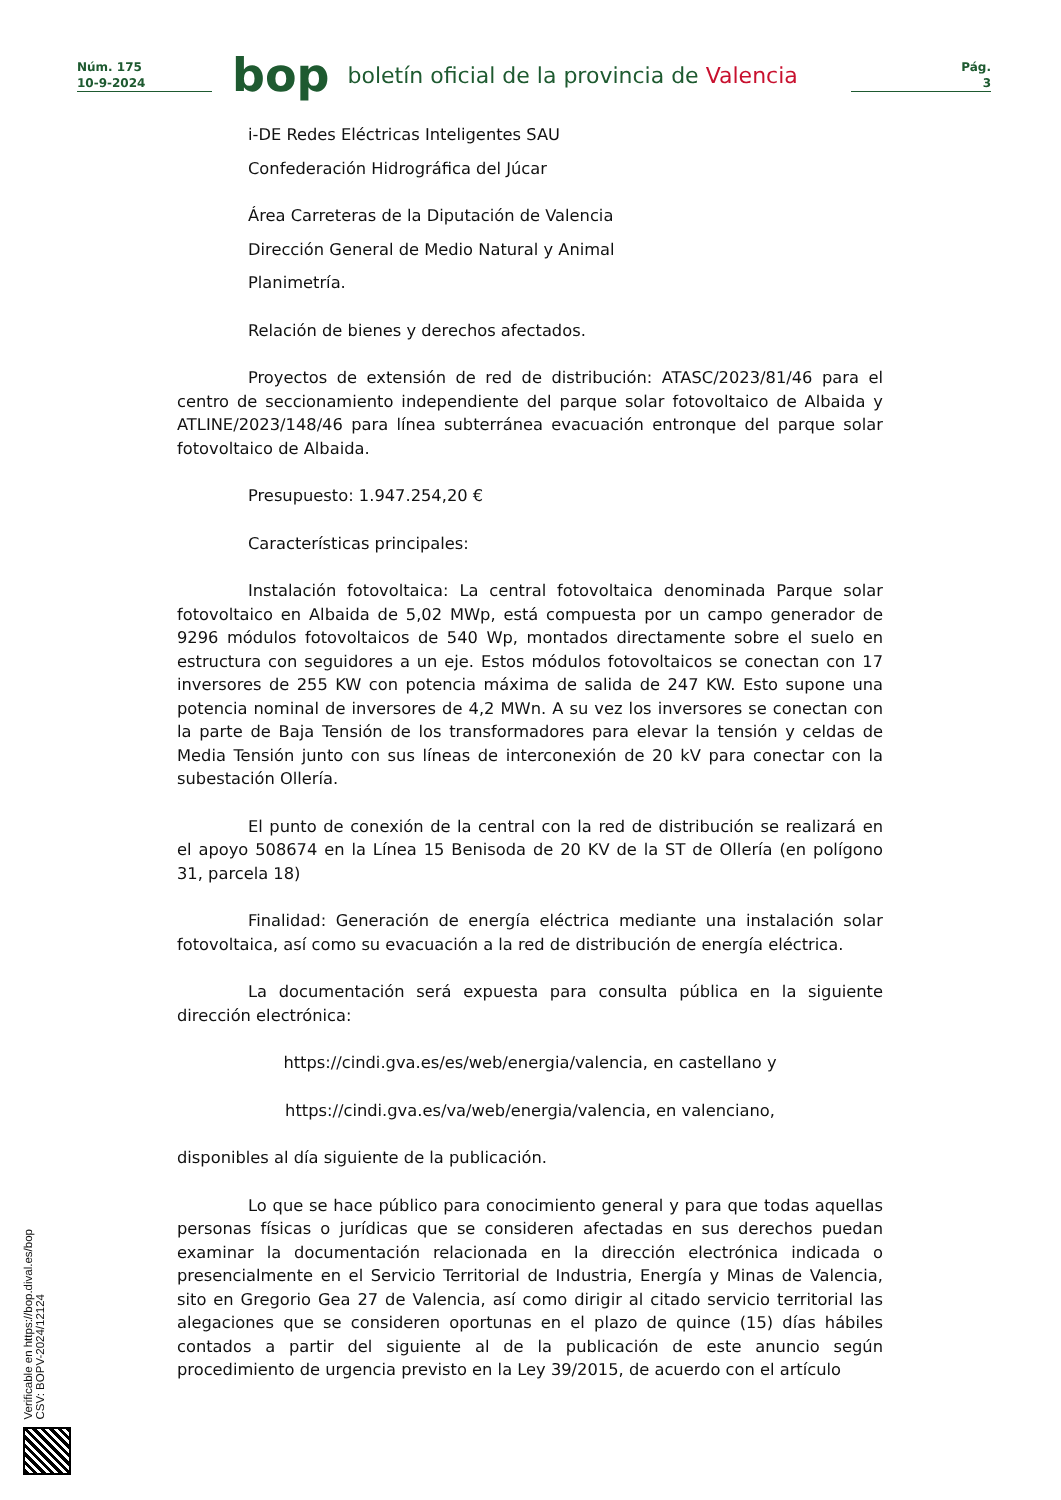Núm. 175
10-9-2024
bop
boletín oficial de la provincia de Valencia
Pág.
3
i-DE Redes Eléctricas Inteligentes SAU
Confederación Hidrográfica del Júcar
Área Carreteras de la Diputación de Valencia
Dirección General de Medio Natural y Animal
Planimetría.
Relación de bienes y derechos afectados.
Proyectos de extensión de red de distribución: ATASC/2023/81/46 para el centro de seccionamiento independiente del parque solar fotovoltaico de Albaida y ATLINE/2023/148/46 para línea subterránea evacuación entronque del parque solar fotovoltaico de Albaida.
Presupuesto: 1.947.254,20 €
Características principales:
Instalación fotovoltaica: La central fotovoltaica denominada Parque solar fotovoltaico en Albaida de 5,02 MWp, está compuesta por un campo generador de 9296 módulos fotovoltaicos de 540 Wp, montados directamente sobre el suelo en estructura con seguidores a un eje. Estos módulos fotovoltaicos se conectan con 17 inversores de 255 KW con potencia máxima de salida de 247 KW. Esto supone una potencia nominal de inversores de 4,2 MWn. A su vez los inversores se conectan con la parte de Baja Tensión de los transformadores para elevar la tensión y celdas de Media Tensión junto con sus líneas de interconexión de 20 kV para conectar con la subestación Ollería.
El punto de conexión de la central con la red de distribución se realizará en el apoyo 508674 en la Línea 15 Benisoda de 20 KV de la ST de Ollería (en polígono 31, parcela 18)
Finalidad: Generación de energía eléctrica mediante una instalación solar fotovoltaica, así como su evacuación a la red de distribución de energía eléctrica.
La documentación será expuesta para consulta pública en la siguiente dirección electrónica:
https://cindi.gva.es/es/web/energia/valencia, en castellano y
https://cindi.gva.es/va/web/energia/valencia, en valenciano,
disponibles al día siguiente de la publicación.
Lo que se hace público para conocimiento general y para que todas aquellas personas físicas o jurídicas que se consideren afectadas en sus derechos puedan examinar la documentación relacionada en la dirección electrónica indicada o presencialmente en el Servicio Territorial de Industria, Energía y Minas de Valencia, sito en Gregorio Gea 27 de Valencia, así como dirigir al citado servicio territorial las alegaciones que se consideren oportunas en el plazo de quince (15) días hábiles contados a partir del siguiente al de la publicación de este anuncio según procedimiento de urgencia previsto en la Ley 39/2015, de acuerdo con el artículo
Verificable en https://bop.dival.es/bop
CSV: BOPV-2024/12124